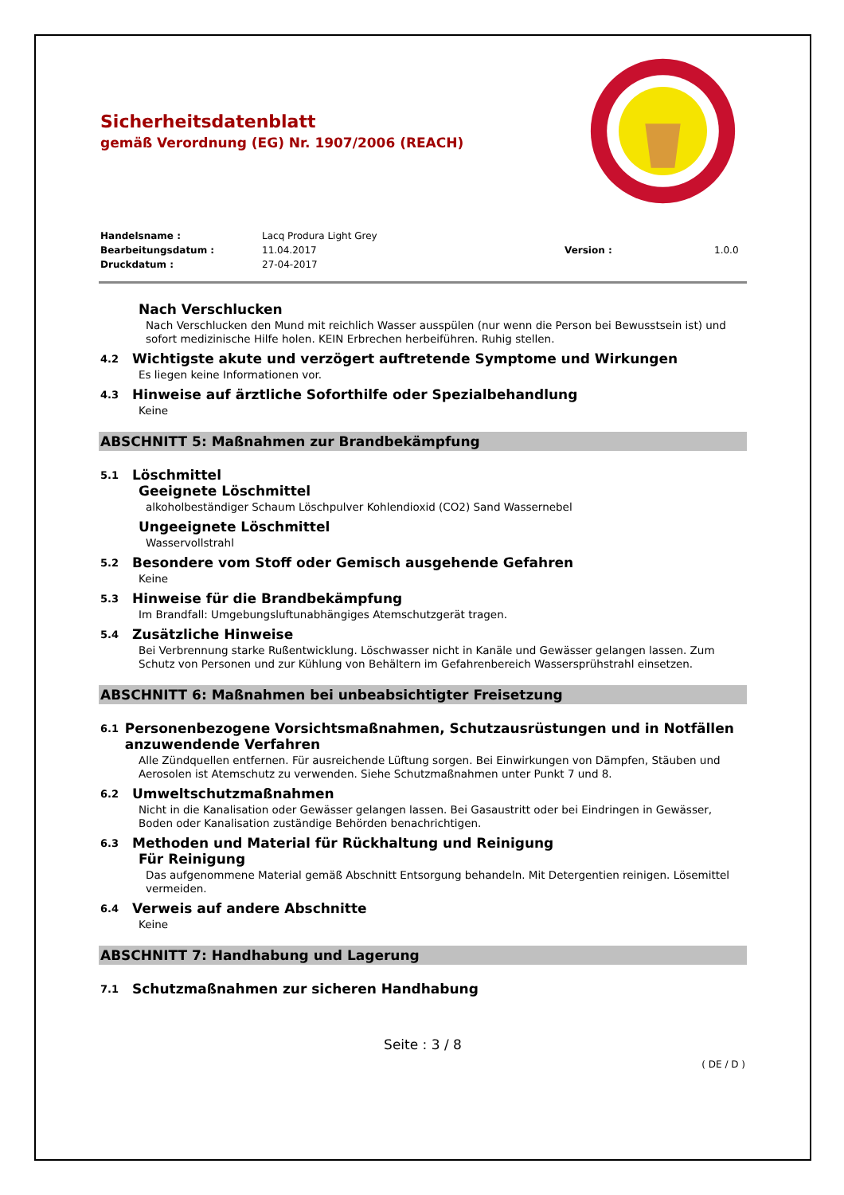Sicherheitsdatenblatt
gemäß Verordnung (EG) Nr. 1907/2006 (REACH)
Handelsname : Lacq Produra Light Grey Bearbeitungsdatum : 11.04.2017 Version : 1.0.0 Druckdatum : 27-04-2017
Nach Verschlucken
Nach Verschlucken den Mund mit reichlich Wasser ausspülen (nur wenn die Person bei Bewusstsein ist) und sofort medizinische Hilfe holen. KEIN Erbrechen herbeiführen. Ruhig stellen.
4.2 Wichtigste akute und verzögert auftretende Symptome und Wirkungen
Es liegen keine Informationen vor.
4.3 Hinweise auf ärztliche Soforthilfe oder Spezialbehandlung
Keine
ABSCHNITT 5: Maßnahmen zur Brandbekämpfung
5.1 Löschmittel
Geeignete Löschmittel
alkoholbeständiger Schaum Löschpulver Kohlendioxid (CO2) Sand Wassernebel
Ungeeignete Löschmittel
Wasservollstrahl
5.2 Besondere vom Stoff oder Gemisch ausgehende Gefahren
Keine
5.3 Hinweise für die Brandbekämpfung
Im Brandfall: Umgebungsluftunabhängiges Atemschutzgerät tragen.
5.4 Zusätzliche Hinweise
Bei Verbrennung starke Rußentwicklung. Löschwasser nicht in Kanäle und Gewässer gelangen lassen. Zum Schutz von Personen und zur Kühlung von Behältern im Gefahrenbereich Wassersprühstrahl einsetzen.
ABSCHNITT 6: Maßnahmen bei unbeabsichtigter Freisetzung
6.1 Personenbezogene Vorsichtsmaßnahmen, Schutzausrüstungen und in Notfällen anzuwendende Verfahren
Alle Zündquellen entfernen. Für ausreichende Lüftung sorgen. Bei Einwirkungen von Dämpfen, Stäuben und Aerosolen ist Atemschutz zu verwenden. Siehe Schutzmaßnahmen unter Punkt 7 und 8.
6.2 Umweltschutzmaßnahmen
Nicht in die Kanalisation oder Gewässer gelangen lassen. Bei Gasaustritt oder bei Eindringen in Gewässer, Boden oder Kanalisation zuständige Behörden benachrichtigen.
6.3 Methoden und Material für Rückhaltung und Reinigung
Für Reinigung
Das aufgenommene Material gemäß Abschnitt Entsorgung behandeln. Mit Detergentien reinigen. Lösemittel vermeiden.
6.4 Verweis auf andere Abschnitte
Keine
ABSCHNITT 7: Handhabung und Lagerung
7.1 Schutzmaßnahmen zur sicheren Handhabung
Seite : 3 / 8
( DE / D )